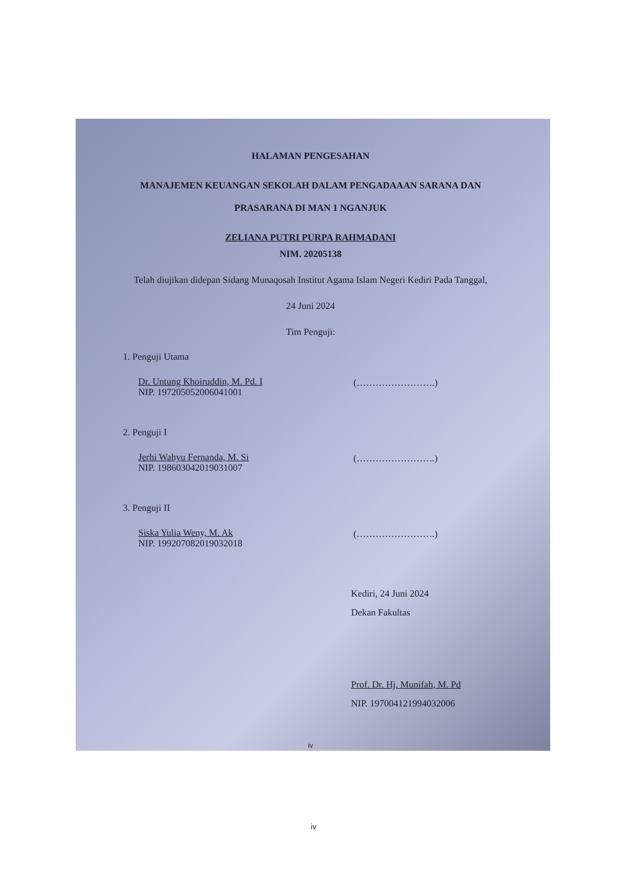HALAMAN PENGESAHAN
MANAJEMEN KEUANGAN SEKOLAH DALAM PENGADAAAN SARANA DAN
PRASARANA DI MAN 1 NGANJUK
ZELIANA PUTRI PURPA RAHMADANI
NIM. 20205138
Telah diujikan didepan Sidang Munaqosah Institut Agama Islam Negeri Kediri Pada Tanggal,
24 Juni 2024
Tim Penguji:
1. Penguji Utama
Dr. Untung Khoiruddin, M. Pd. I
NIP. 197205052006041001
(…………………….)
2. Penguji I
Jerhi Wahyu Fernanda, M. Si
NIP. 198603042019031007
(…………………….)
3. Penguji II
Siska Yulia Weny, M. Ak
NIP. 199207082019032018
(…………………….)
Kediri, 24 Juni 2024
Dekan Fakultas
Prof. Dr. Hj. Munifah, M. Pd
NIP. 197004121994032006
iv
iv